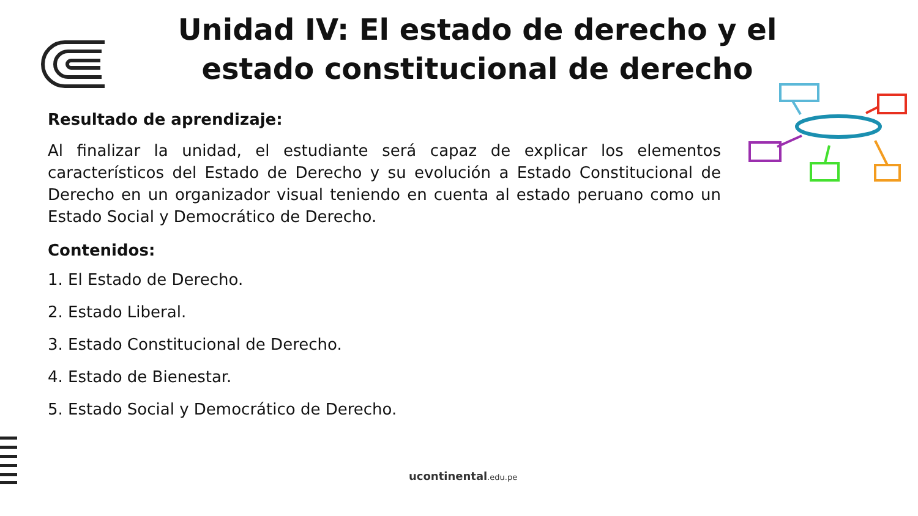Unidad IV: El estado de derecho y el estado constitucional de derecho
Resultado de aprendizaje:
Al finalizar la unidad, el estudiante será capaz de explicar los elementos característicos del Estado de Derecho y su evolución a Estado Constitucional de Derecho en un organizador visual teniendo en cuenta al estado peruano como un Estado Social y Democrático de Derecho.
Contenidos:
1. El Estado de Derecho.
2. Estado Liberal.
3. Estado Constitucional de Derecho.
4. Estado de Bienestar.
5. Estado Social y Democrático de Derecho.
ucontinental.edu.pe